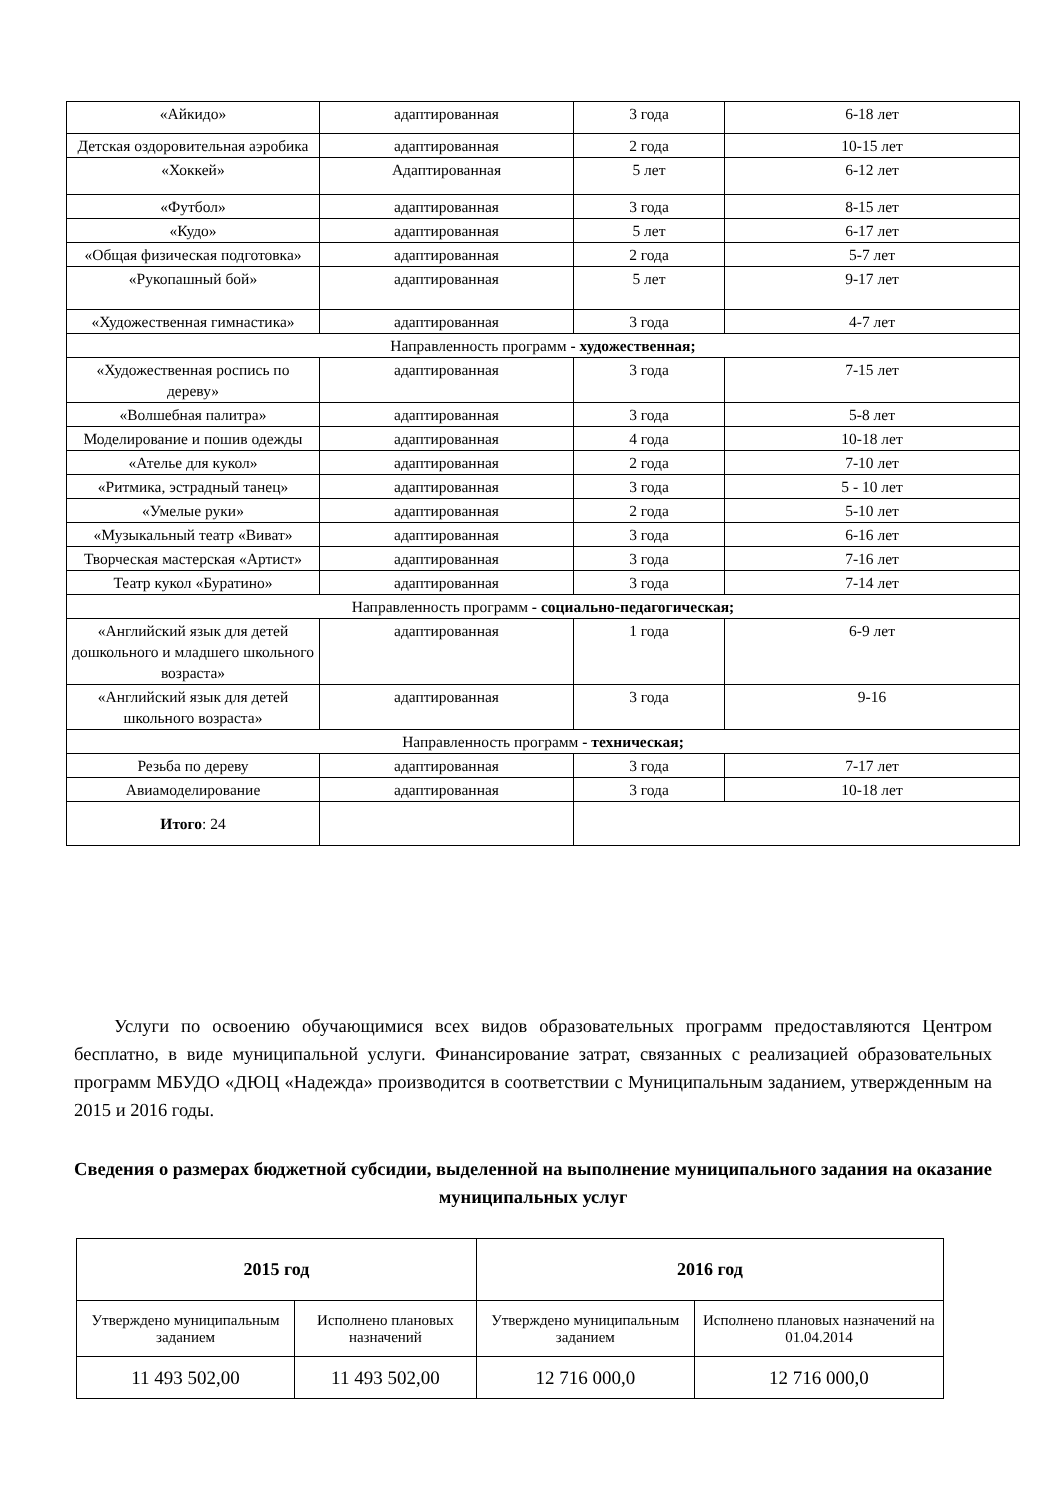| «Айкидо» | адаптированная | 3 года | 6-18 лет |
| Детская оздоровительная аэробика | адаптированная | 2 года | 10-15 лет |
| «Хоккей» | Адаптированная | 5 лет | 6-12 лет |
| «Футбол» | адаптированная | 3 года | 8-15 лет |
| «Кудо» | адаптированная | 5 лет | 6-17 лет |
| «Общая физическая подготовка» | адаптированная | 2 года | 5-7 лет |
| «Рукопашный бой» | адаптированная | 5 лет | 9-17 лет |
| «Художественная гимнастика» | адаптированная | 3 года | 4-7 лет |
| Направленность программ - художественная; | | | |
| «Художественная роспись по дереву» | адаптированная | 3 года | 7-15 лет |
| «Волшебная палитра» | адаптированная | 3 года | 5-8 лет |
| Моделирование и пошив одежды | адаптированная | 4 года | 10-18 лет |
| «Ателье для кукол» | адаптированная | 2 года | 7-10 лет |
| «Ритмика, эстрадный танец» | адаптированная | 3 года | 5 - 10 лет |
| «Умелые руки» | адаптированная | 2 года | 5-10 лет |
| «Музыкальный театр «Виват» | адаптированная | 3 года | 6-16 лет |
| Творческая мастерская «Артист» | адаптированная | 3 года | 7-16 лет |
| Театр кукол «Буратино» | адаптированная | 3 года | 7-14 лет |
| Направленность программ - социально-педагогическая; | | | |
| «Английский язык для детей дошкольного и младшего школьного возраста» | адаптированная | 1 года | 6-9 лет |
| «Английский язык для детей школьного возраста» | адаптированная | 3 года | 9-16 |
| Направленность программ - техническая; | | | |
| Резьба по дереву | адаптированная | 3 года | 7-17 лет |
| Авиамоделирование | адаптированная | 3 года | 10-18 лет |
| Итого : 24 | | | |
Услуги по освоению обучающимися всех видов образовательных программ предоставляются Центром бесплатно, в виде муниципальной услуги. Финансирование затрат, связанных с реализацией образовательных программ МБУДО «ДЮЦ «Надежда» производится в соответствии с Муниципальным заданием, утвержденным на 2015 и 2016 годы.
Сведения о размерах бюджетной субсидии, выделенной на выполнение муниципального задания на оказание муниципальных услуг
| 2015 год | | 2016 год | |
| --- | --- | --- | --- |
| Утверждено муниципальным заданием | Исполнено плановых назначений | Утверждено муниципальным заданием | Исполнено плановых назначений на 01.04.2014 |
| 11 493 502,00 | 11 493 502,00 | 12 716 000,0 | 12 716 000,0 |